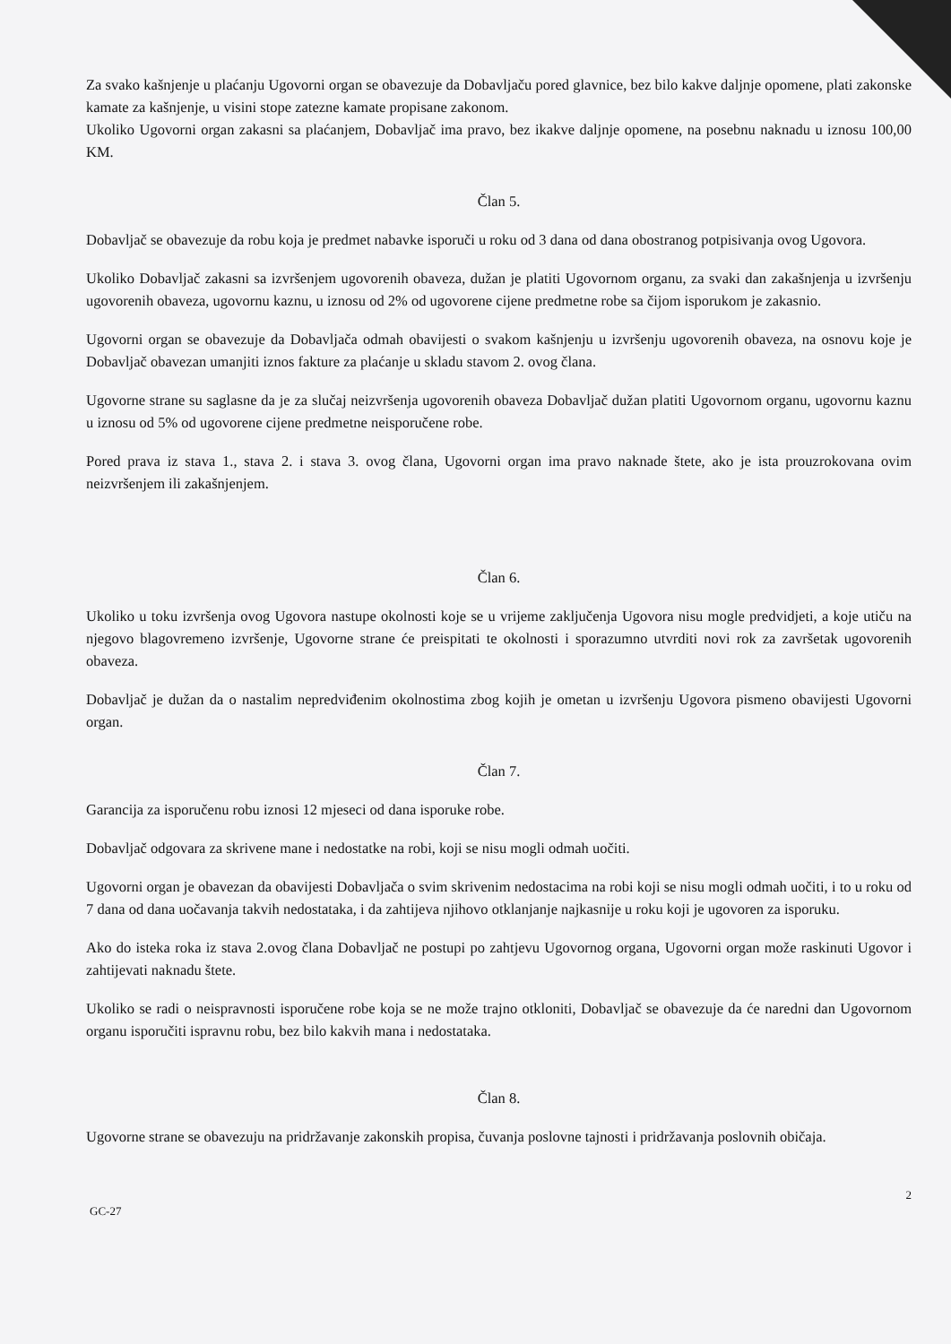Za svako kašnjenje u plaćanju Ugovorni organ se obavezuje da Dobavljaču pored glavnice, bez bilo kakve daljnje opomene, plati zakonske kamate za kašnjenje, u visini stope zatezne kamate propisane zakonom.
Ukoliko Ugovorni organ zakasni sa plaćanjem, Dobavljač ima pravo, bez ikakve daljnje opomene, na posebnu naknadu u iznosu 100,00 KM.
Član 5.
Dobavljač se obavezuje da robu koja je predmet nabavke isporuči u roku od 3 dana od dana obostranog potpisivanja ovog Ugovora.
Ukoliko Dobavljač zakasni sa izvršenjem ugovorenih obaveza, dužan je platiti Ugovornom organu, za svaki dan zakašnjenja u izvršenju ugovorenih obaveza, ugovornu kaznu, u iznosu od 2% od ugovorene cijene predmetne robe sa čijom isporukom je zakasnio.
Ugovorni organ se obavezuje da Dobavljača odmah obavijesti o svakom kašnjenju u izvršenju ugovorenih obaveza, na osnovu koje je Dobavljač obavezan umanjiti iznos fakture za plaćanje u skladu stavom 2. ovog člana.
Ugovorne strane su saglasne da je za slučaj neizvršenja ugovorenih obaveza Dobavljač dužan platiti Ugovornom organu, ugovornu kaznu u iznosu od 5% od ugovorene cijene predmetne neisporučene robe.
Pored prava iz stava 1., stava 2. i stava 3. ovog člana, Ugovorni organ ima pravo naknade štete, ako je ista prouzrokovana ovim neizvršenjem ili zakašnjenjem.
Član 6.
Ukoliko u toku izvršenja ovog Ugovora nastupe okolnosti koje se u vrijeme zaključenja Ugovora nisu mogle predvidjeti, a koje utiču na njegovo blagovremeno izvršenje, Ugovorne strane će preispitati te okolnosti i sporazumno utvrditi novi rok za završetak ugovorenih obaveza.
Dobavljač je dužan da o nastalim nepredviđenim okolnostima zbog kojih je ometan u izvršenju Ugovora pismeno obavijesti Ugovorni organ.
Član 7.
Garancija za isporučenu robu iznosi 12 mjeseci od dana isporuke robe.
Dobavljač odgovara za skrivene mane i nedostatke na robi, koji se nisu mogli odmah uočiti.
Ugovorni organ je obavezan da obavijesti Dobavljača o svim skrivenim nedostacima na robi koji se nisu mogli odmah uočiti, i to u roku od 7 dana od dana uočavanja takvih nedostataka, i da zahtijeva njihovo otklanjanje najkasnije u roku koji je ugovoren za isporuku.
Ako do isteka roka iz stava 2.ovog člana Dobavljač ne postupi po zahtjevu Ugovornog organa, Ugovorni organ može raskinuti Ugovor i zahtijevati naknadu štete.
Ukoliko se radi o neispravnosti isporučene robe koja se ne može trajno otkloniti, Dobavljač se obavezuje da će naredni dan Ugovornom organu isporučiti ispravnu robu, bez bilo kakvih mana i nedostataka.
Član 8.
Ugovorne strane se obavezuju na pridržavanje zakonskih propisa, čuvanja poslovne tajnosti i pridržavanja poslovnih običaja.
GC-27 2